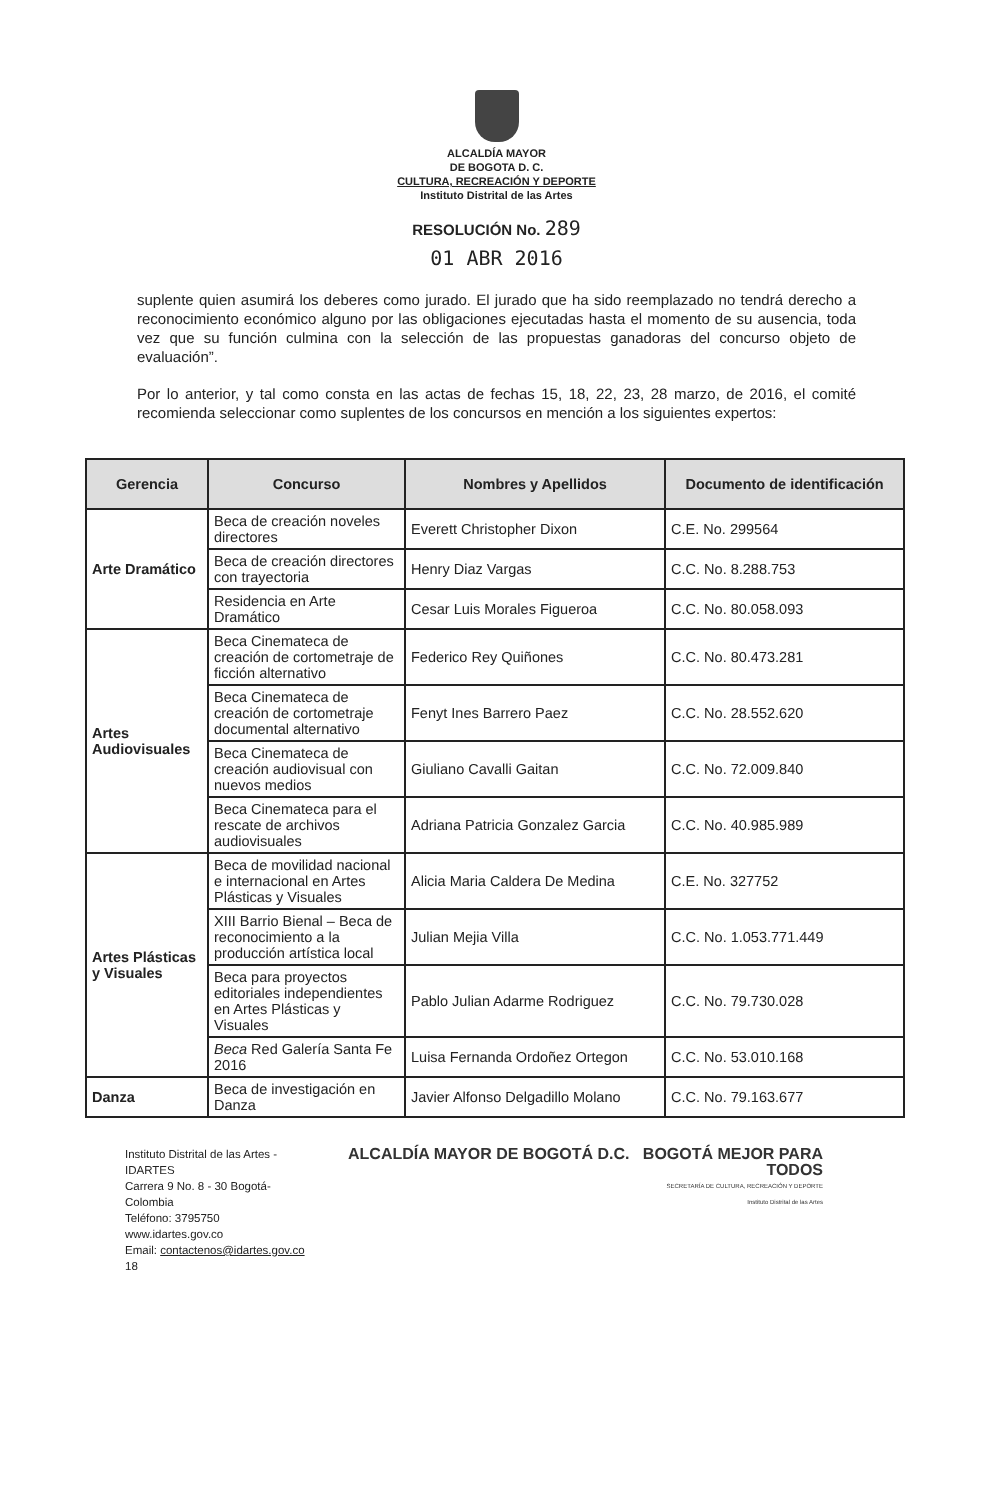ALCALDÍA MAYOR
DE BOGOTA D. C.
CULTURA, RECREACIÓN Y DEPORTE
Instituto Distrital de las Artes
RESOLUCIÓN No. 289
01 ABR 2016
suplente quien asumirá los deberes como jurado. El jurado que ha sido reemplazado no tendrá derecho a reconocimiento económico alguno por las obligaciones ejecutadas hasta el momento de su ausencia, toda vez que su función culmina con la selección de las propuestas ganadoras del concurso objeto de evaluación”.
Por lo anterior, y tal como consta en las actas de fechas 15, 18, 22, 23, 28 marzo, de 2016, el comité recomienda seleccionar como suplentes de los concursos en mención a los siguientes expertos:
| Gerencia | Concurso | Nombres y Apellidos | Documento de identificación |
| --- | --- | --- | --- |
| Arte Dramático | Beca de creación noveles directores | Everett Christopher Dixon | C.E. No. 299564 |
| | Beca de creación directores con trayectoria | Henry Diaz Vargas | C.C. No. 8.288.753 |
| | Residencia en Arte Dramático | Cesar Luis Morales Figueroa | C.C. No. 80.058.093 |
| Artes Audiovisuales | Beca Cinemateca de creación de cortometraje de ficción alternativo | Federico Rey Quiñones | C.C. No. 80.473.281 |
| | Beca Cinemateca de creación de cortometraje documental alternativo | Fenyt Ines Barrero Paez | C.C. No. 28.552.620 |
| | Beca Cinemateca de creación audiovisual con nuevos medios | Giuliano Cavalli Gaitan | C.C. No. 72.009.840 |
| | Beca Cinemateca para el rescate de archivos audiovisuales | Adriana Patricia Gonzalez Garcia | C.C. No. 40.985.989 |
| Artes Plásticas y Visuales | Beca de movilidad nacional e internacional en Artes Plásticas y Visuales | Alicia Maria Caldera De Medina | C.E. No. 327752 |
| | XIII Barrio Bienal – Beca de reconocimiento a la producción artística local | Julian Mejia Villa | C.C. No. 1.053.771.449 |
| | Beca para proyectos editoriales independientes en Artes Plásticas y Visuales | Pablo Julian Adarme Rodriguez | C.C. No. 79.730.028 |
| | Beca Red Galería Santa Fe 2016 | Luisa Fernanda Ordoñez Ortegon | C.C. No. 53.010.168 |
| Danza | Beca de investigación en Danza | Javier Alfonso Delgadillo Molano | C.C. No. 79.163.677 |
Instituto Distrital de las Artes - IDARTES
Carrera 9 No. 8 - 30 Bogotá- Colombia
Teléfono: 3795750
www.idartes.gov.co
Email: contactenos@idartes.gov.co 18
ALCALDÍA MAYOR DE BOGOTÁ D.C. BOGOTÁ MEJOR PARA TODOS
SECRETARÍA DE CULTURA, RECREACIÓN Y DEPORTE
Instituto Distrital de las Artes